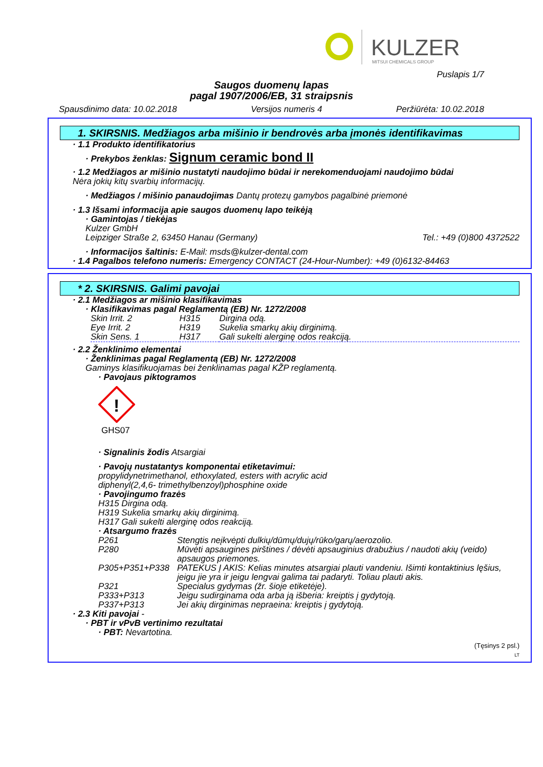KULZER
MITSUI CHEMICALS GROUP
Puslapis 1/7
Saugos duomenų lapas
pagal 1907/2006/EB, 31 straipsnis
Spausdinimo data: 10.02.2018 Versijos numeris 4 Peržiūrėta: 10.02.2018
1. SKIRSNIS. Medžiagos arba mišinio ir bendrovės arba įmonės identifikavimas
· 1.1 Produkto identifikatorius
· Prekybos ženklas: Signum ceramic bond II
· 1.2 Medžiagos ar mišinio nustatyti naudojimo būdai ir nerekomenduojami naudojimo būdai
Nėra jokių kitų svarbių informacijų.
· Medžiagos / mišinio panaudojimas Dantų protezų gamybos pagalbinė priemonė
· 1.3 Išsami informacija apie saugos duomenų lapo teikėją
· Gamintojas / tiekėjas
Kulzer GmbH
Leipziger Straße 2, 63450 Hanau (Germany) Tel.: +49 (0)800 4372522
· Informacijos šaltinis: E-Mail: msds@kulzer-dental.com
· 1.4 Pagalbos telefono numeris: Emergency CONTACT (24-Hour-Number): +49 (0)6132-84463
* 2. SKIRSNIS. Galimi pavojai
· 2.1 Medžiagos ar mišinio klasifikavimas
· Klasifikavimas pagal Reglamentą (EB) Nr. 1272/2008
| Skin Irrit. 2 | H315 | Dirgina odą. |
| Eye Irrit. 2 | H319 | Sukelia smarkų akių dirginimą. |
| Skin Sens. 1 | H317 | Gali sukelti alerginę odos reakciją. |
· 2.2 Ženklinimo elementai
· Ženklinimas pagal Reglamentą (EB) Nr. 1272/2008
Gaminys klasifikuojamas bei ženklinamas pagal KŽP reglamentą.
· Pavojaus piktogramos
!
GHS07
· Signalinis žodis Atsargiai
· Pavojų nustatantys komponentai etiketavimui:
propylidynetrimethanol, ethoxylated, esters with acrylic acid
diphenyl(2,4,6- trimethylbenzoyl)phosphine oxide
· Pavojingumo frazės
H315 Dirgina odą.
H319 Sukelia smarkų akių dirginimą.
H317 Gali sukelti alerginę odos reakciją.
· Atsargumo frazės
| P261 | Stengtis neįkvėpti dulkių/dūmų/dujų/rūko/garų/aerozolio. |
| P280 | Mūvėti apsaugines pirštines / dėvėti apsauginius drabužius / naudoti akių (veido) apsaugos priemones. |
| P305+P351+P338 | PATEKUS Į AKIS: Kelias minutes atsargiai plauti vandeniu. Išimti kontaktinius lęšius, jeigu jie yra ir jeigu lengvai galima tai padaryti. Toliau plauti akis. |
| P321 | Specialus gydymas (žr. šioje etiketėje). |
| P333+P313 | Jeigu sudirginama oda arba ją išberia: kreiptis į gydytoją. |
| P337+P313 | Jei akių dirginimas nepraeina: kreiptis į gydytoją. |
· 2.3 Kiti pavojai -
· PBT ir vPvB vertinimo rezultatai
· PBT: Nevartotina.
(Tęsinys 2 psl.)
LT